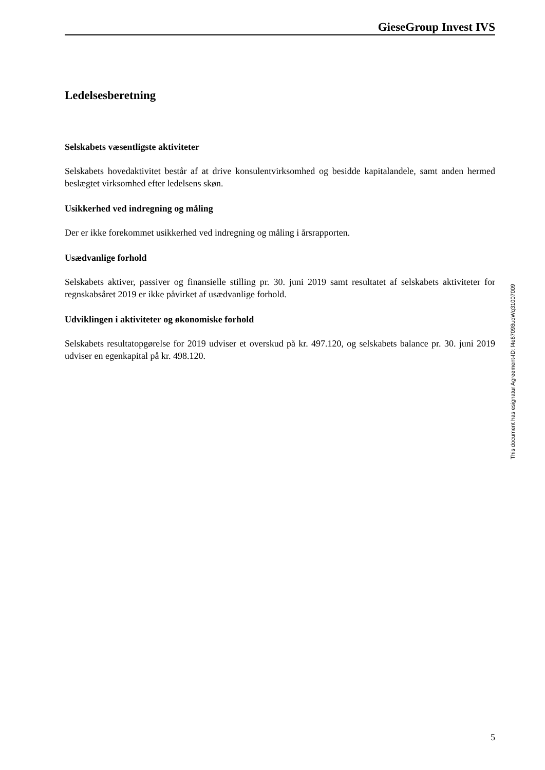GieseGroup Invest IVS
Ledelsesberetning
Selskabets væsentligste aktiviteter
Selskabets hovedaktivitet består af at drive konsulentvirksomhed og besidde kapitalandele, samt anden hermed beslægtet virksomhed efter ledelsens skøn.
Usikkerhed ved indregning og måling
Der er ikke forekommet usikkerhed ved indregning og måling i årsrapporten.
Usædvanlige forhold
Selskabets aktiver, passiver og finansielle stilling pr. 30. juni 2019 samt resultatet af selskabets aktiviteter for regnskabsåret 2019 er ikke påvirket af usædvanlige forhold.
Udviklingen i aktiviteter og økonomiske forhold
Selskabets resultatopgørelse for 2019 udviser et overskud på kr. 497.120, og selskabets balance pr. 30. juni 2019 udviser en egenkapital på kr. 498.120.
5
This document has esignatur Agreement-ID: f4e87098uqWq31007009